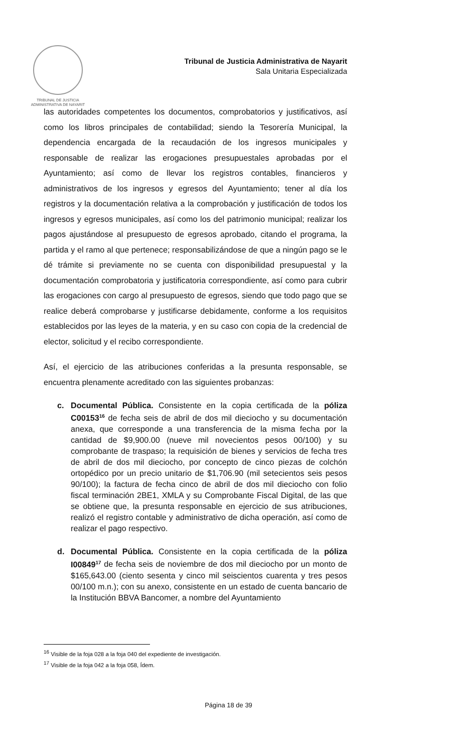TRIBUNAL DE JUSTICIA
ADMINISTRATIVA DE NAYARIT
Tribunal de Justicia Administrativa de Nayarit
Sala Unitaria Especializada
las autoridades competentes los documentos, comprobatorios y justificativos, así como los libros principales de contabilidad; siendo la Tesorería Municipal, la dependencia encargada de la recaudación de los ingresos municipales y responsable de realizar las erogaciones presupuestales aprobadas por el Ayuntamiento; así como de llevar los registros contables, financieros y administrativos de los ingresos y egresos del Ayuntamiento; tener al día los registros y la documentación relativa a la comprobación y justificación de todos los ingresos y egresos municipales, así como los del patrimonio municipal; realizar los pagos ajustándose al presupuesto de egresos aprobado, citando el programa, la partida y el ramo al que pertenece; responsabilizándose de que a ningún pago se le dé trámite si previamente no se cuenta con disponibilidad presupuestal y la documentación comprobatoria y justificatoria correspondiente, así como para cubrir las erogaciones con cargo al presupuesto de egresos, siendo que todo pago que se realice deberá comprobarse y justificarse debidamente, conforme a los requisitos establecidos por las leyes de la materia, y en su caso con copia de la credencial de elector, solicitud y el recibo correspondiente.
Así, el ejercicio de las atribuciones conferidas a la presunta responsable, se encuentra plenamente acreditado con las siguientes probanzas:
c. Documental Pública. Consistente en la copia certificada de la póliza C00153<sup>16</sup> de fecha seis de abril de dos mil dieciocho y su documentación anexa, que corresponde a una transferencia de la misma fecha por la cantidad de $9,900.00 (nueve mil novecientos pesos 00/100) y su comprobante de traspaso; la requisición de bienes y servicios de fecha tres de abril de dos mil dieciocho, por concepto de cinco piezas de colchón ortopédico por un precio unitario de $1,706.90 (mil setecientos seis pesos 90/100); la factura de fecha cinco de abril de dos mil dieciocho con folio fiscal terminación 2BE1, XMLA y su Comprobante Fiscal Digital, de las que se obtiene que, la presunta responsable en ejercicio de sus atribuciones, realizó el registro contable y administrativo de dicha operación, así como de realizar el pago respectivo.
d. Documental Pública. Consistente en la copia certificada de la póliza I00849<sup>17</sup> de fecha seis de noviembre de dos mil dieciocho por un monto de $165,643.00 (ciento sesenta y cinco mil seiscientos cuarenta y tres pesos 00/100 m.n.); con su anexo, consistente en un estado de cuenta bancario de la Institución BBVA Bancomer, a nombre del Ayuntamiento
<sup>16</sup> Visible de la foja 028 a la foja 040 del expediente de investigación.
<sup>17</sup> Visible de la foja 042 a la foja 058, Ídem.
Página 18 de 39